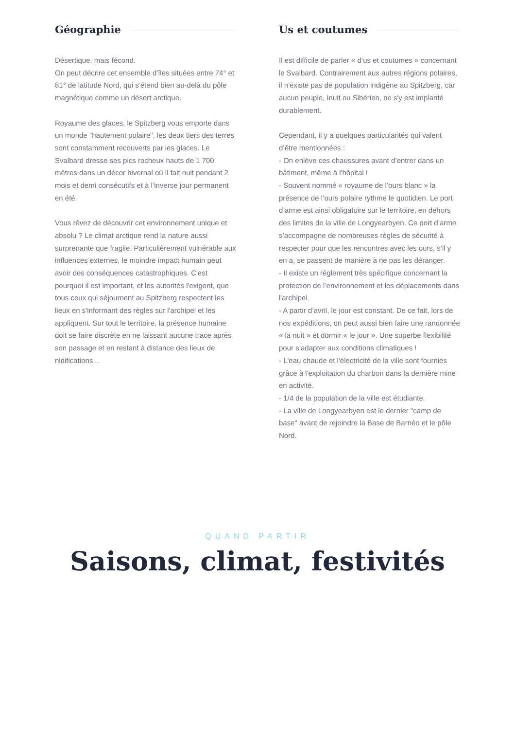Géographie
Désertique, mais fécond.
On peut décrire cet ensemble d'îles situées entre 74° et 81° de latitude Nord, qui s'étend bien au-delà du pôle magnétique comme un désert arctique.
Royaume des glaces, le Spitzberg vous emporte dans un monde "hautement polaire", les deux tiers des terres sont constamment recouverts par les glaces. Le Svalbard dresse ses pics rocheux hauts de 1 700 mètres dans un décor hivernal où il fait nuit pendant 2 mois et demi consécutifs et à l’inverse jour permanent en été.
Vous rêvez de découvrir cet environnement unique et absolu ? Le climat arctique rend la nature aussi surprenante que fragile. Particulièrement vulnérable aux influences externes, le moindre impact humain peut avoir des conséquences catastrophiques. C'est pourquoi il est important, et les autorités l'exigent, que tous ceux qui séjournent au Spitzberg respectent les lieux en s'informant des règles sur l'archipel et les appliquent. Sur tout le territoire, la présence humaine doit se faire discrète en ne laissant aucune trace après son passage et en restant à distance des lieux de nidifications...
Us et coutumes
Il est difficile de parler « d’us et coutumes » concernant le Svalbard. Contrairement aux autres régions polaires, il n'existe pas de population indigène au Spitzberg, car aucun peuple, Inuit ou Sibérien, ne s'y est implanté durablement.
Cependant, il y a quelques particularités qui valent d’être mentionnées :
- On enlève ces chaussures avant d’entrer dans un bâtiment, même à l'hôpital !
- Souvent nommé « royaume de l’ours blanc » la présence de l’ours polaire rythme le quotidien. Le port d’arme est ainsi obligatoire sur le territoire, en dehors des limites de la ville de Longyearbyen. Ce port d’arme s’accompagne de nombreuses règles de sécurité à respecter pour que les rencontres avec les ours, s’il y en a, se passent de manière à ne pas les déranger.
- Il existe un réglement très spécifique concernant la protection de l’environnement et les déplacements dans l'archipel.
- A partir d’avril, le jour est constant. De ce fait, lors de nos expéditions, on peut aussi bien faire une randonnée « la nuit » et dormir « le jour ». Une superbe flexibilité pour s’adapter aux conditions climatiques !
- L'eau chaude et l'électricité de la ville sont fournies grâce à l'exploitation du charbon dans la dernière mine en activité.
- 1/4 de la population de la ville est étudiante.
- La ville de Longyearbyen est le dernier "camp de base" avant de rejoindre la Base de Barnéo et le pôle Nord.
QUAND PARTIR
Saisons, climat, festivités